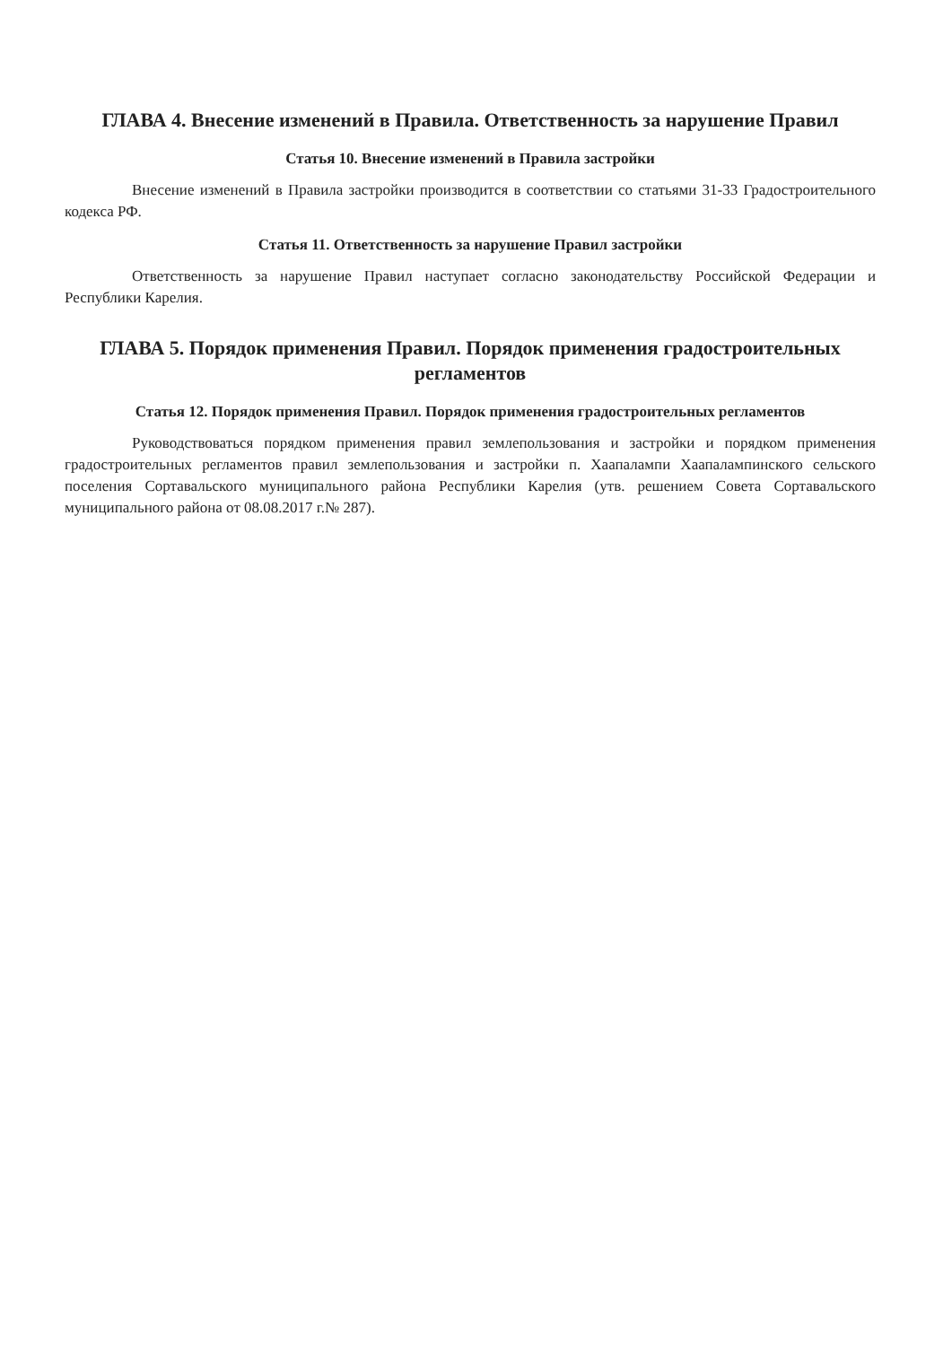ГЛАВА 4. Внесение изменений в Правила. Ответственность за нарушение Правил
Статья 10. Внесение изменений в Правила застройки
Внесение изменений в Правила застройки производится в соответствии со статьями 31-33 Градостроительного кодекса РФ.
Статья 11. Ответственность за нарушение Правил застройки
Ответственность за нарушение Правил наступает согласно законодательству Российской Федерации и Республики Карелия.
ГЛАВА 5. Порядок применения Правил. Порядок применения градостроительных регламентов
Статья 12. Порядок применения Правил. Порядок применения градостроительных регламентов
Руководствоваться порядком применения правил землепользования и застройки и порядком применения градостроительных регламентов правил землепользования и застройки п. Хаапалампи Хаапалампинского сельского поселения Сортавальского муниципального района Республики Карелия (утв. решением Совета Сортавальского муниципального района от 08.08.2017 г.№ 287).